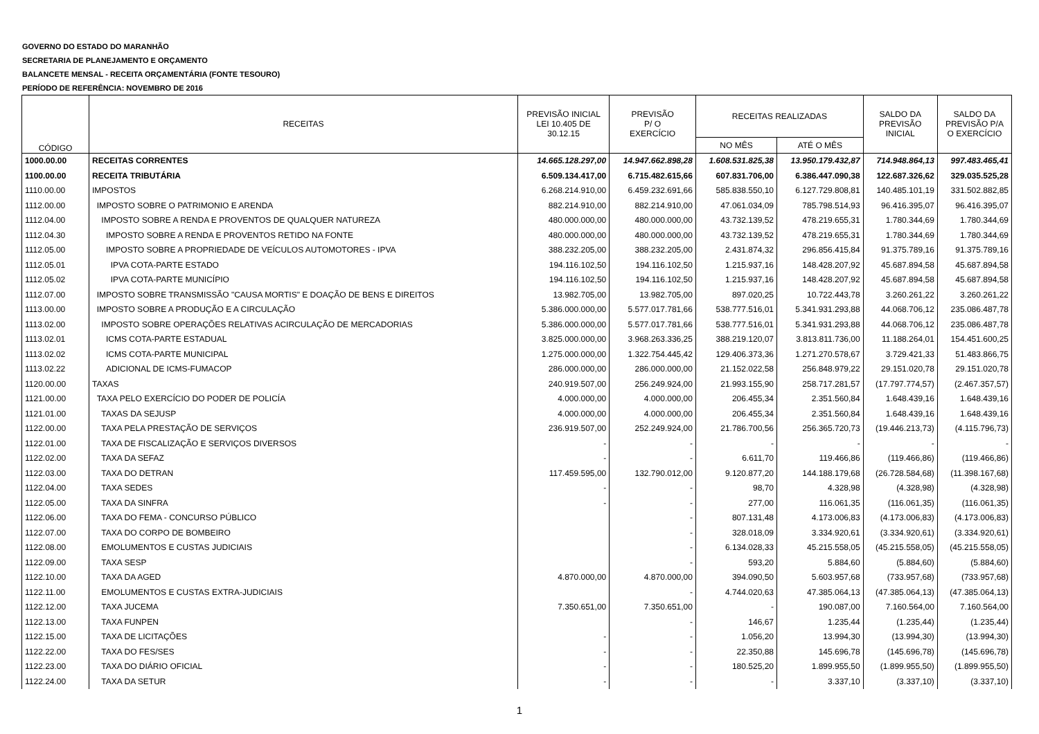GOVERNO DO ESTADO DO MARANHÃO
SECRETARIA DE PLANEJAMENTO E ORÇAMENTO
BALANCETE MENSAL - RECEITA ORÇAMENTÁRIA (FONTE TESOURO)
PERÍODO DE REFERÊNCIA: NOVEMBRO DE 2016
| CÓDIGO | RECEITAS | PREVISÃO INICIAL LEI 10.405 DE 30.12.15 | PREVISÃO P/ O EXERCÍCIO | RECEITAS REALIZADAS | | SALDO DA PREVISÃO INICIAL | SALDO DA PREVISÃO P/A O EXERCÍCIO |
| --- | --- | --- | --- | --- | --- | --- | --- |
| | | | | NO MÊS | ATÉ O MÊS | | |
| 1000.00.00 | RECEITAS CORRENTES | 14.665.128.297,00 | 14.947.662.898,28 | 1.608.531.825,38 | 13.950.179.432,87 | 714.948.864,13 | 997.483.465,41 |
| 1100.00.00 | RECEITA TRIBUTÁRIA | 6.509.134.417,00 | 6.715.482.615,66 | 607.831.706,00 | 6.386.447.090,38 | 122.687.326,62 | 329.035.525,28 |
| 1110.00.00 | IMPOSTOS | 6.268.214.910,00 | 6.459.232.691,66 | 585.838.550,10 | 6.127.729.808,81 | 140.485.101,19 | 331.502.882,85 |
| 1112.00.00 | IMPOSTO SOBRE O PATRIMONIO E ARENDA | 882.214.910,00 | 882.214.910,00 | 47.061.034,09 | 785.798.514,93 | 96.416.395,07 | 96.416.395,07 |
| 1112.04.00 | IMPOSTO SOBRE A RENDA E PROVENTOS DE QUALQUER NATUREZA | 480.000.000,00 | 480.000.000,00 | 43.732.139,52 | 478.219.655,31 | 1.780.344,69 | 1.780.344,69 |
| 1112.04.30 | IMPOSTO SOBRE A RENDA E PROVENTOS RETIDO NA FONTE | 480.000.000,00 | 480.000.000,00 | 43.732.139,52 | 478.219.655,31 | 1.780.344,69 | 1.780.344,69 |
| 1112.05.00 | IMPOSTO SOBRE A PROPRIEDADE DE VEÍCULOS AUTOMOTORES - IPVA | 388.232.205,00 | 388.232.205,00 | 2.431.874,32 | 296.856.415,84 | 91.375.789,16 | 91.375.789,16 |
| 1112.05.01 | IPVA COTA-PARTE ESTADO | 194.116.102,50 | 194.116.102,50 | 1.215.937,16 | 148.428.207,92 | 45.687.894,58 | 45.687.894,58 |
| 1112.05.02 | IPVA COTA-PARTE MUNICÍPIO | 194.116.102,50 | 194.116.102,50 | 1.215.937,16 | 148.428.207,92 | 45.687.894,58 | 45.687.894,58 |
| 1112.07.00 | IMPOSTO SOBRE TRANSMISSÃO "CAUSA MORTIS" E DOAÇÃO DE BENS E DIREITOS | 13.982.705,00 | 13.982.705,00 | 897.020,25 | 10.722.443,78 | 3.260.261,22 | 3.260.261,22 |
| 1113.00.00 | IMPOSTO SOBRE A PRODUÇÃO E A CIRCULAÇÃO | 5.386.000.000,00 | 5.577.017.781,66 | 538.777.516,01 | 5.341.931.293,88 | 44.068.706,12 | 235.086.487,78 |
| 1113.02.00 | IMPOSTO SOBRE OPERAÇÕES RELATIVAS ACIRCULAÇÃO DE MERCADORIAS | 5.386.000.000,00 | 5.577.017.781,66 | 538.777.516,01 | 5.341.931.293,88 | 44.068.706,12 | 235.086.487,78 |
| 1113.02.01 | ICMS COTA-PARTE ESTADUAL | 3.825.000.000,00 | 3.968.263.336,25 | 388.219.120,07 | 3.813.811.736,00 | 11.188.264,01 | 154.451.600,25 |
| 1113.02.02 | ICMS COTA-PARTE MUNICIPAL | 1.275.000.000,00 | 1.322.754.445,42 | 129.406.373,36 | 1.271.270.578,67 | 3.729.421,33 | 51.483.866,75 |
| 1113.02.22 | ADICIONAL DE ICMS-FUMACOP | 286.000.000,00 | 286.000.000,00 | 21.152.022,58 | 256.848.979,22 | 29.151.020,78 | 29.151.020,78 |
| 1120.00.00 | TAXAS | 240.919.507,00 | 256.249.924,00 | 21.993.155,90 | 258.717.281,57 | (17.797.774,57) | (2.467.357,57) |
| 1121.00.00 | TAXA PELO EXERCÍCIO DO PODER DE POLICÍA | 4.000.000,00 | 4.000.000,00 | 206.455,34 | 2.351.560,84 | 1.648.439,16 | 1.648.439,16 |
| 1121.01.00 | TAXAS DA SEJUSP | 4.000.000,00 | 4.000.000,00 | 206.455,34 | 2.351.560,84 | 1.648.439,16 | 1.648.439,16 |
| 1122.00.00 | TAXA PELA PRESTAÇÃO DE SERVIÇOS | 236.919.507,00 | 252.249.924,00 | 21.786.700,56 | 256.365.720,73 | (19.446.213,73) | (4.115.796,73) |
| 1122.01.00 | TAXA DE FISCALIZAÇÃO E SERVIÇOS DIVERSOS | - | - | - | - | - | - |
| 1122.02.00 | TAXA DA SEFAZ | - | - | 6.611,70 | 119.466,86 | (119.466,86) | (119.466,86) |
| 1122.03.00 | TAXA DO DETRAN | 117.459.595,00 | 132.790.012,00 | 9.120.877,20 | 144.188.179,68 | (26.728.584,68) | (11.398.167,68) |
| 1122.04.00 | TAXA SEDES | - | - | 98,70 | 4.328,98 | (4.328,98) | (4.328,98) |
| 1122.05.00 | TAXA DA SINFRA | - | - | 277,00 | 116.061,35 | (116.061,35) | (116.061,35) |
| 1122.06.00 | TAXA DO FEMA - CONCURSO PÚBLICO | | - | 807.131,48 | 4.173.006,83 | (4.173.006,83) | (4.173.006,83) |
| 1122.07.00 | TAXA DO CORPO DE BOMBEIRO | | - | 328.018,09 | 3.334.920,61 | (3.334.920,61) | (3.334.920,61) |
| 1122.08.00 | EMOLUMENTOS E CUSTAS JUDICIAIS | | - | 6.134.028,33 | 45.215.558,05 | (45.215.558,05) | (45.215.558,05) |
| 1122.09.00 | TAXA SESP | | - | 593,20 | 5.884,60 | (5.884,60) | (5.884,60) |
| 1122.10.00 | TAXA DA AGED | 4.870.000,00 | 4.870.000,00 | 394.090,50 | 5.603.957,68 | (733.957,68) | (733.957,68) |
| 1122.11.00 | EMOLUMENTOS E CUSTAS EXTRA-JUDICIAIS | | - | 4.744.020,63 | 47.385.064,13 | (47.385.064,13) | (47.385.064,13) |
| 1122.12.00 | TAXA JUCEMA | 7.350.651,00 | 7.350.651,00 | - | 190.087,00 | 7.160.564,00 | 7.160.564,00 |
| 1122.13.00 | TAXA FUNPEN | | - | 146,67 | 1.235,44 | (1.235,44) | (1.235,44) |
| 1122.15.00 | TAXA DE LICITAÇÕES | - | - | 1.056,20 | 13.994,30 | (13.994,30) | (13.994,30) |
| 1122.22.00 | TAXA DO FES/SES | - | - | 22.350,88 | 145.696,78 | (145.696,78) | (145.696,78) |
| 1122.23.00 | TAXA DO DIÁRIO OFICIAL | - | - | 180.525,20 | 1.899.955,50 | (1.899.955,50) | (1.899.955,50) |
| 1122.24.00 | TAXA DA SETUR | - | - | - | 3.337,10 | (3.337,10) | (3.337,10) |
1